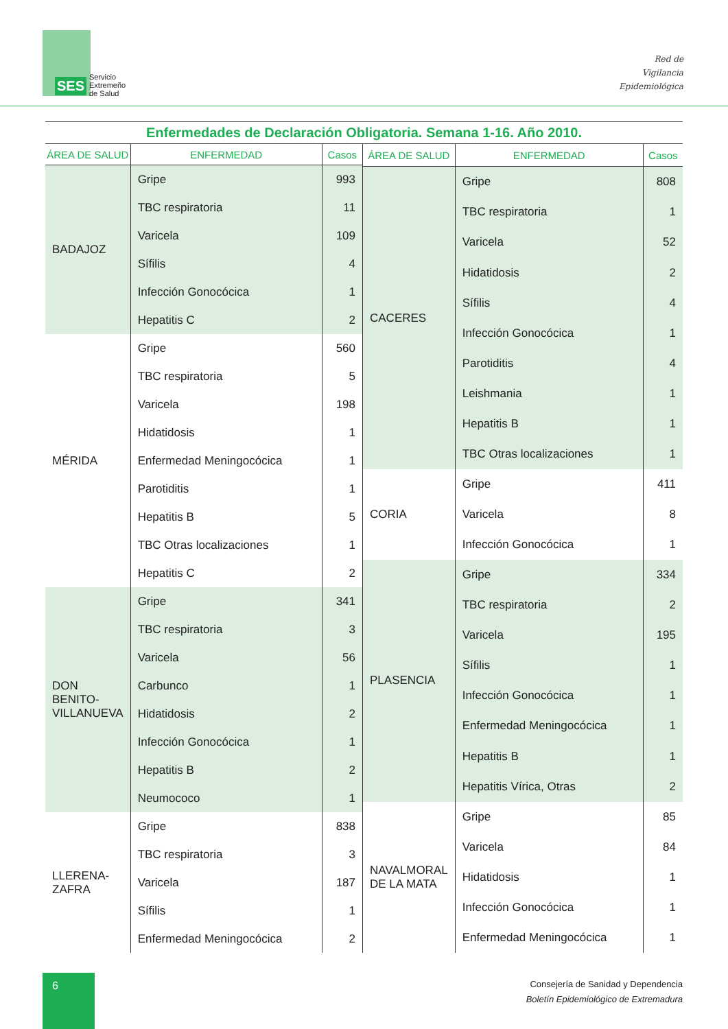SES
Servicio
Extremeño
de Salud
Red de
Vigilancia
Epidemiológica
Enfermedades de Declaración Obligatoria. Semana 1-16. Año 2010.
| ÁREA DE SALUD | ENFERMEDAD | Casos |
| --- | --- | --- |
| BADAJOZ | Gripe | 993 |
| | TBC respiratoria | 11 |
| | Varicela | 109 |
| | Sífilis | 4 |
| | Infección Gonocócica | 1 |
| | Hepatitis C | 2 |
| MÉRIDA | Gripe | 560 |
| | TBC respiratoria | 5 |
| | Varicela | 198 |
| | Hidatidosis | 1 |
| | Enfermedad Meningocócica | 1 |
| | Parotiditis | 1 |
| | Hepatitis B | 5 |
| | TBC Otras localizaciones | 1 |
| | Hepatitis C | 2 |
| DON BENITO- VILLANUEVA | Gripe | 341 |
| | TBC respiratoria | 3 |
| | Varicela | 56 |
| | Carbunco | 1 |
| | Hidatidosis | 2 |
| | Infección Gonocócica | 1 |
| | Hepatitis B | 2 |
| | Neumococo | 1 |
| LLERENA- ZAFRA | Gripe | 838 |
| | TBC respiratoria | 3 |
| | Varicela | 187 |
| | Sífilis | 1 |
| | Enfermedad Meningocócica | 2 |
| ÁREA DE SALUD | ENFERMEDAD | Casos |
| --- | --- | --- |
| CACERES | Gripe | 808 |
| | TBC respiratoria | 1 |
| | Varicela | 52 |
| | Hidatidosis | 2 |
| | Sífilis | 4 |
| | Infección Gonocócica | 1 |
| | Parotiditis | 4 |
| | Leishmania | 1 |
| | Hepatitis B | 1 |
| | TBC Otras localizaciones | 1 |
| CORIA | Gripe | 411 |
| | Varicela | 8 |
| | Infección Gonocócica | 1 |
| PLASENCIA | Gripe | 334 |
| | TBC respiratoria | 2 |
| | Varicela | 195 |
| | Sífilis | 1 |
| | Infección Gonocócica | 1 |
| | Enfermedad Meningocócica | 1 |
| | Hepatitis B | 1 |
| | Hepatitis Vírica, Otras | 2 |
| NAVALMORAL DE LA MATA | Gripe | 85 |
| | Varicela | 84 |
| | Hidatidosis | 1 |
| | Infección Gonocócica | 1 |
| | Enfermedad Meningocócica | 1 |
6
Consejería de Sanidad y Dependencia
Boletín Epidemiológico de Extremadura